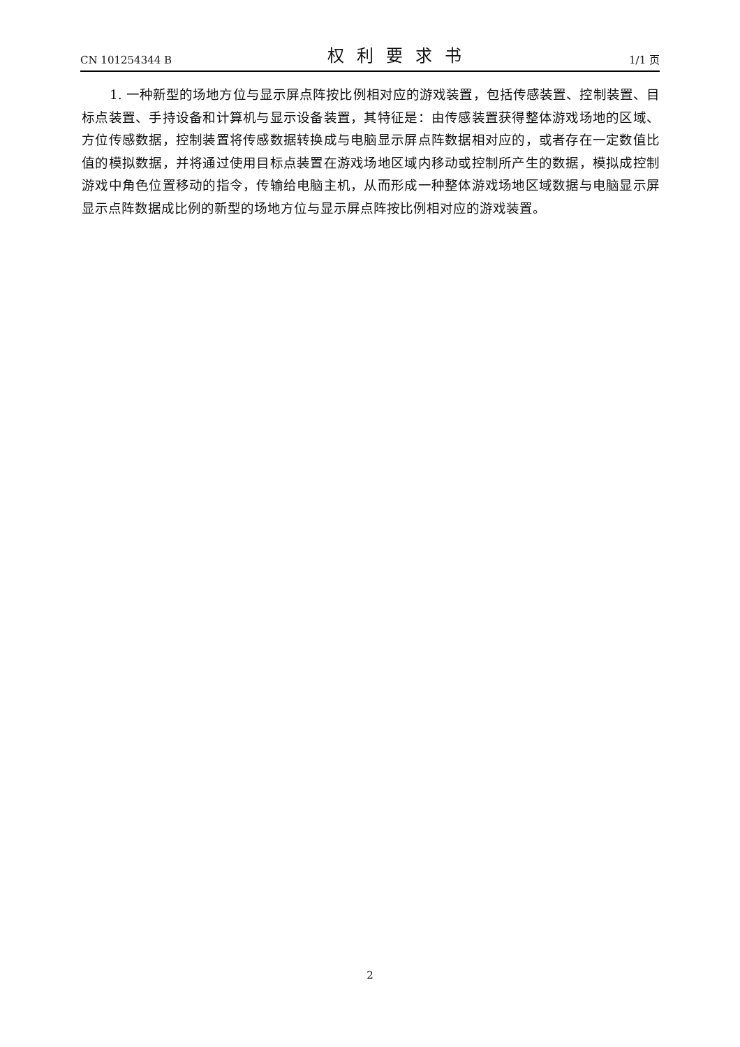CN 101254344 B 权利要求书 1/1 页
1. 一种新型的场地方位与显示屏点阵按比例相对应的游戏装置，包括传感装置、控制装置、目标点装置、手持设备和计算机与显示设备装置，其特征是：由传感装置获得整体游戏场地的区域、方位传感数据，控制装置将传感数据转换成与电脑显示屏点阵数据相对应的，或者存在一定数值比值的模拟数据，并将通过使用目标点装置在游戏场地区域内移动或控制所产生的数据，模拟成控制游戏中角色位置移动的指令，传输给电脑主机，从而形成一种整体游戏场地区域数据与电脑显示屏显示点阵数据成比例的新型的场地方位与显示屏点阵按比例相对应的游戏装置。
2